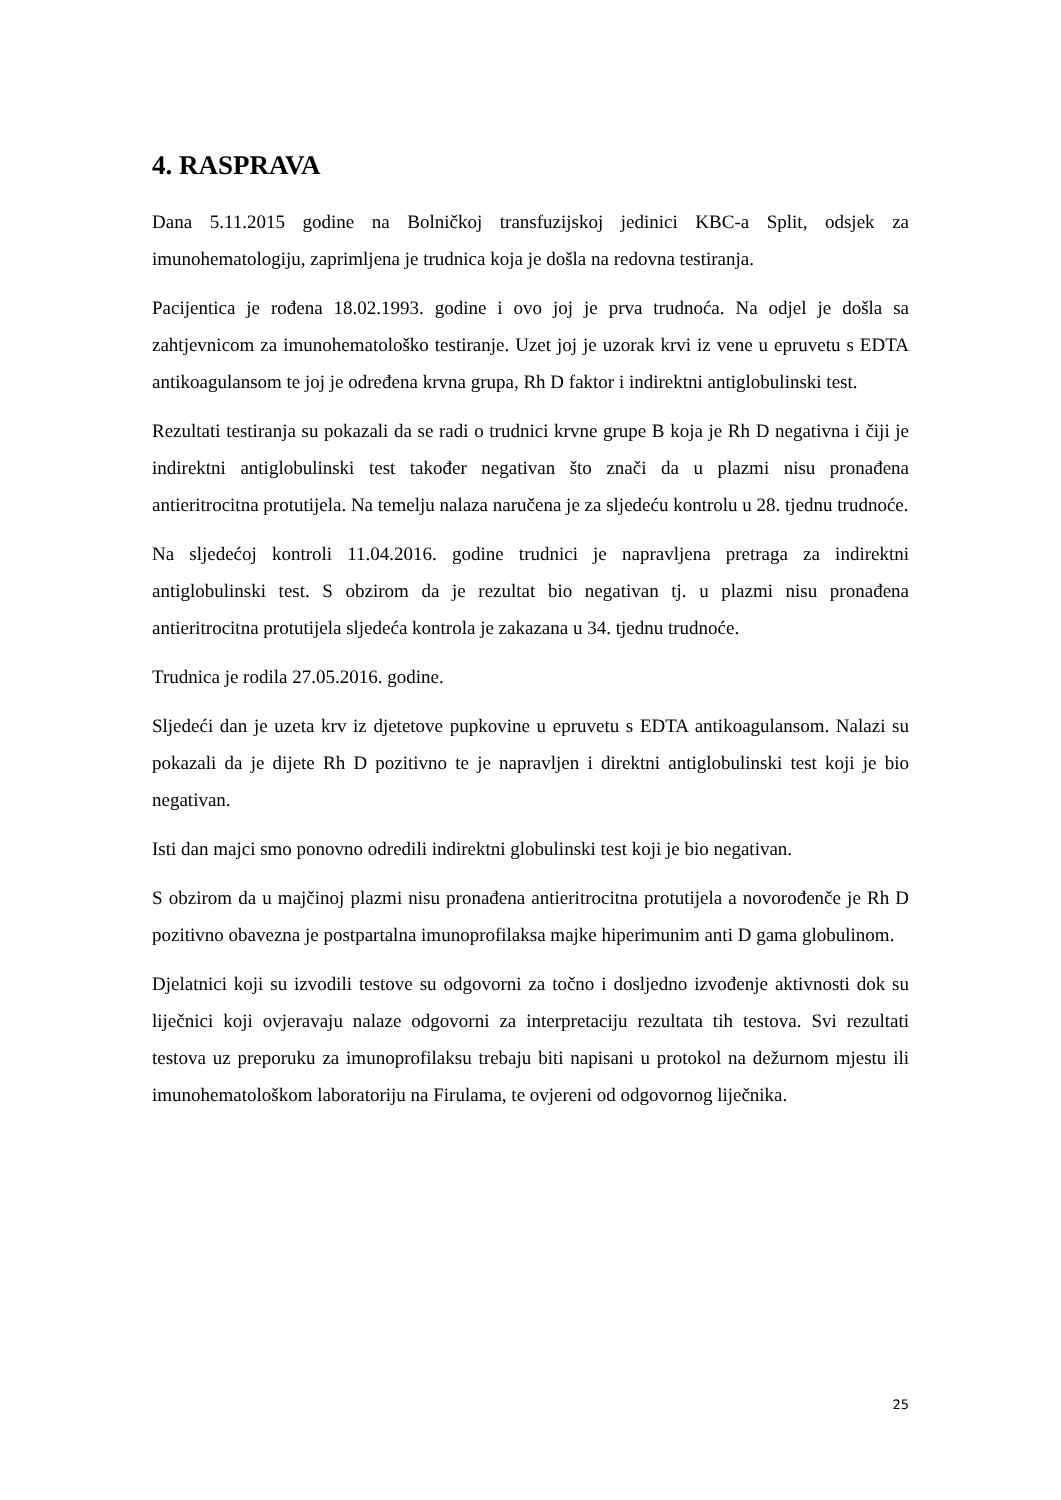4. RASPRAVA
Dana 5.11.2015 godine na Bolničkoj transfuzijskoj jedinici KBC-a Split, odsjek za imunohematologiju, zaprimljena je trudnica koja je došla na redovna testiranja.
Pacijentica je rođena 18.02.1993. godine i ovo joj je prva trudnoća. Na odjel je došla sa zahtjevnicom za imunohematološko testiranje. Uzet joj je uzorak krvi iz vene u epruvetu s EDTA antikoagulansom te joj je određena krvna grupa, Rh D faktor i indirektni antiglobulinski test.
Rezultati testiranja su pokazali da se radi o trudnici krvne grupe B koja je Rh D negativna i čiji je indirektni antiglobulinski test također negativan što znači da u plazmi nisu pronađena antieritrocitna protutijela. Na temelju nalaza naručena je za sljedeću kontrolu u 28. tjednu trudnoće.
Na sljedećoj kontroli 11.04.2016. godine trudnici je napravljena pretraga za indirektni antiglobulinski test. S obzirom da je rezultat bio negativan tj. u plazmi nisu pronađena antieritrocitna protutijela sljedeća kontrola je zakazana u 34. tjednu trudnoće.
Trudnica je rodila 27.05.2016. godine.
Sljedeći dan je uzeta krv iz djetetove pupkovine u epruvetu s EDTA antikoagulansom. Nalazi su pokazali da je dijete Rh D pozitivno te je napravljen i direktni antiglobulinski test koji je bio negativan.
Isti dan majci smo ponovno odredili indirektni globulinski test koji je bio negativan.
S obzirom da u majčinoj plazmi nisu pronađena antieritrocitna protutijela a novorođenče je Rh D pozitivno obavezna je postpartalna imunoprofilaksa majke hiperimunim anti D gama globulinom.
Djelatnici koji su izvodili testove su odgovorni za točno i dosljedno izvođenje aktivnosti dok su liječnici koji ovjeravaju nalaze odgovorni za interpretaciju rezultata tih testova. Svi rezultati testova uz preporuku za imunoprofilaksu trebaju biti napisani u protokol na dežurnom mjestu ili imunohematološkom laboratoriju na Firulama, te ovjereni od odgovornog liječnika.
25